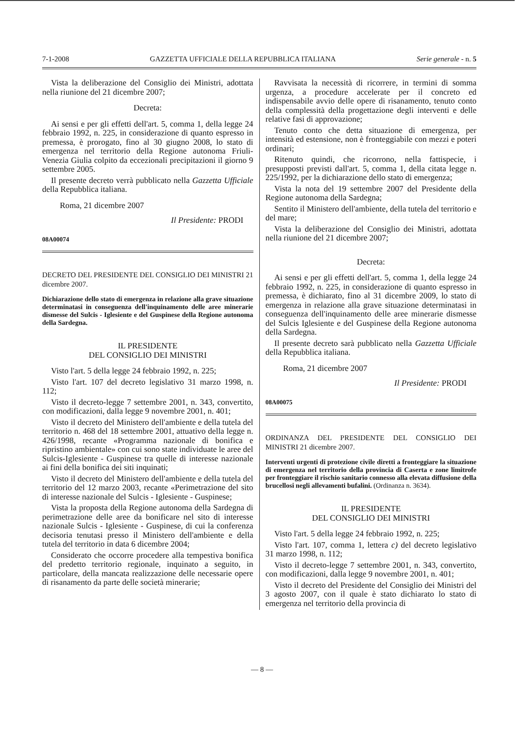7-1-2008 GAZZETTA UFFICIALE DELLA REPUBBLICA ITALIANA Serie generale - n. 5
Vista la deliberazione del Consiglio dei Ministri, adottata nella riunione del 21 dicembre 2007;
Decreta:
Ai sensi e per gli effetti dell'art. 5, comma 1, della legge 24 febbraio 1992, n. 225, in considerazione di quanto espresso in premessa, è prorogato, fino al 30 giugno 2008, lo stato di emergenza nel territorio della Regione autonoma Friuli-Venezia Giulia colpito da eccezionali precipitazioni il giorno 9 settembre 2005.
Il presente decreto verrà pubblicato nella Gazzetta Ufficiale della Repubblica italiana.
Roma, 21 dicembre 2007
Il Presidente: PRODI
08A00074
DECRETO DEL PRESIDENTE DEL CONSIGLIO DEI MINISTRI 21 dicembre 2007.
Dichiarazione dello stato di emergenza in relazione alla grave situazione determinatasi in conseguenza dell'inquinamento delle aree minerarie dismesse del Sulcis - Iglesiente e del Guspinese della Regione autonoma della Sardegna.
IL PRESIDENTE
DEL CONSIGLIO DEI MINISTRI
Visto l'art. 5 della legge 24 febbraio 1992, n. 225;
Visto l'art. 107 del decreto legislativo 31 marzo 1998, n. 112;
Visto il decreto-legge 7 settembre 2001, n. 343, convertito, con modificazioni, dalla legge 9 novembre 2001, n. 401;
Visto il decreto del Ministero dell'ambiente e della tutela del territorio n. 468 del 18 settembre 2001, attuativo della legge n. 426/1998, recante «Programma nazionale di bonifica e ripristino ambientale» con cui sono state individuate le aree del Sulcis-Iglesiente - Guspinese tra quelle di interesse nazionale ai fini della bonifica dei siti inquinati;
Visto il decreto del Ministero dell'ambiente e della tutela del territorio del 12 marzo 2003, recante «Perimetrazione del sito di interesse nazionale del Sulcis - Iglesiente - Guspinese;
Vista la proposta della Regione autonoma della Sardegna di perimetrazione delle aree da bonificare nel sito di interesse nazionale Sulcis - Iglesiente - Guspinese, di cui la conferenza decisoria tenutasi presso il Ministero dell'ambiente e della tutela del territorio in data 6 dicembre 2004;
Considerato che occorre procedere alla tempestiva bonifica del predetto territorio regionale, inquinato a seguito, in particolare, della mancata realizzazione delle necessarie opere di risanamento da parte delle società minerarie;
Ravvisata la necessità di ricorrere, in termini di somma urgenza, a procedure accelerate per il concreto ed indispensabile avvio delle opere di risanamento, tenuto conto della complessità della progettazione degli interventi e delle relative fasi di approvazione;
Tenuto conto che detta situazione di emergenza, per intensità ed estensione, non è fronteggiabile con mezzi e poteri ordinari;
Ritenuto quindi, che ricorrono, nella fattispecie, i presupposti previsti dall'art. 5, comma 1, della citata legge n. 225/1992, per la dichiarazione dello stato di emergenza;
Vista la nota del 19 settembre 2007 del Presidente della Regione autonoma della Sardegna;
Sentito il Ministero dell'ambiente, della tutela del territorio e del mare;
Vista la deliberazione del Consiglio dei Ministri, adottata nella riunione del 21 dicembre 2007;
Decreta:
Ai sensi e per gli effetti dell'art. 5, comma 1, della legge 24 febbraio 1992, n. 225, in considerazione di quanto espresso in premessa, è dichiarato, fino al 31 dicembre 2009, lo stato di emergenza in relazione alla grave situazione determinatasi in conseguenza dell'inquinamento delle aree minerarie dismesse del Sulcis Iglesiente e del Guspinese della Regione autonoma della Sardegna.
Il presente decreto sarà pubblicato nella Gazzetta Ufficiale della Repubblica italiana.
Roma, 21 dicembre 2007
Il Presidente: PRODI
08A00075
ORDINANZA DEL PRESIDENTE DEL CONSIGLIO DEI MINISTRI 21 dicembre 2007.
Interventi urgenti di protezione civile diretti a fronteggiare la situazione di emergenza nel territorio della provincia di Caserta e zone limitrofe per fronteggiare il rischio sanitario connesso alla elevata diffusione della brucellosi negli allevamenti bufalini. (Ordinanza n. 3634).
IL PRESIDENTE
DEL CONSIGLIO DEI MINISTRI
Visto l'art. 5 della legge 24 febbraio 1992, n. 225;
Visto l'art. 107, comma 1, lettera c) del decreto legislativo 31 marzo 1998, n. 112;
Visto il decreto-legge 7 settembre 2001, n. 343, convertito, con modificazioni, dalla legge 9 novembre 2001, n. 401;
Visto il decreto del Presidente del Consiglio dei Ministri del 3 agosto 2007, con il quale è stato dichiarato lo stato di emergenza nel territorio della provincia di
— 8 —